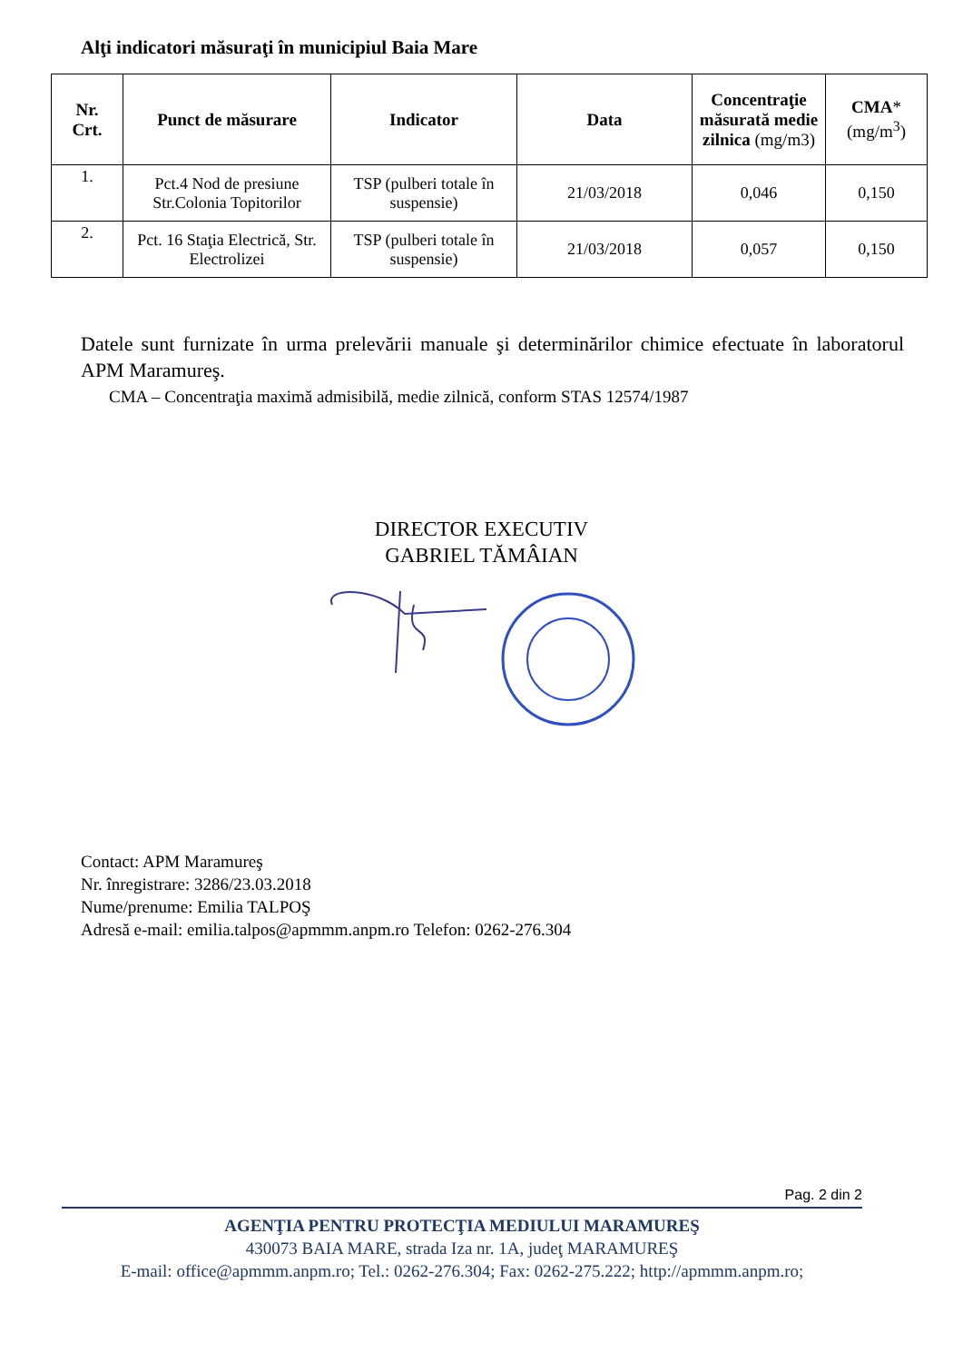Alţi indicatori măsuraţi în municipiul Baia Mare
| Nr. Crt. | Punct de măsurare | Indicator | Data | Concentraţie măsurată medie zilnica (mg/m3) | CMA * (mg/m<sup>3</sup>) |
| --- | --- | --- | --- | --- | --- |
| 1. | Pct.4 Nod de presiune Str.Colonia Topitorilor | TSP (pulberi totale în suspensie) | 21/03/2018 | 0,046 | 0,150 |
| 2. | Pct. 16 Staţia Electrică, Str. Electrolizei | TSP (pulberi totale în suspensie) | 21/03/2018 | 0,057 | 0,150 |
Datele sunt furnizate în urma prelevării manuale şi determinărilor chimice efectuate în laboratorul APM Maramureş.
CMA – Concentraţia maximă admisibilă, medie zilnică, conform STAS 12574/1987
DIRECTOR EXECUTIV
GABRIEL TĂMÂIAN
Contact: APM Maramureş
Nr. înregistrare: 3286/23.03.2018
Nume/prenume: Emilia TALPOŞ
Adresă e-mail: emilia.talpos@apmmm.anpm.ro Telefon: 0262-276.304
Pag. 2 din 2
AGENŢIA PENTRU PROTECŢIA MEDIULUI MARAMUREŞ
430073 BAIA MARE, strada Iza nr. 1A, judeţ MARAMUREŞ
E-mail: office@apmmm.anpm.ro; Tel.: 0262-276.304; Fax: 0262-275.222; http://apmmm.anpm.ro;